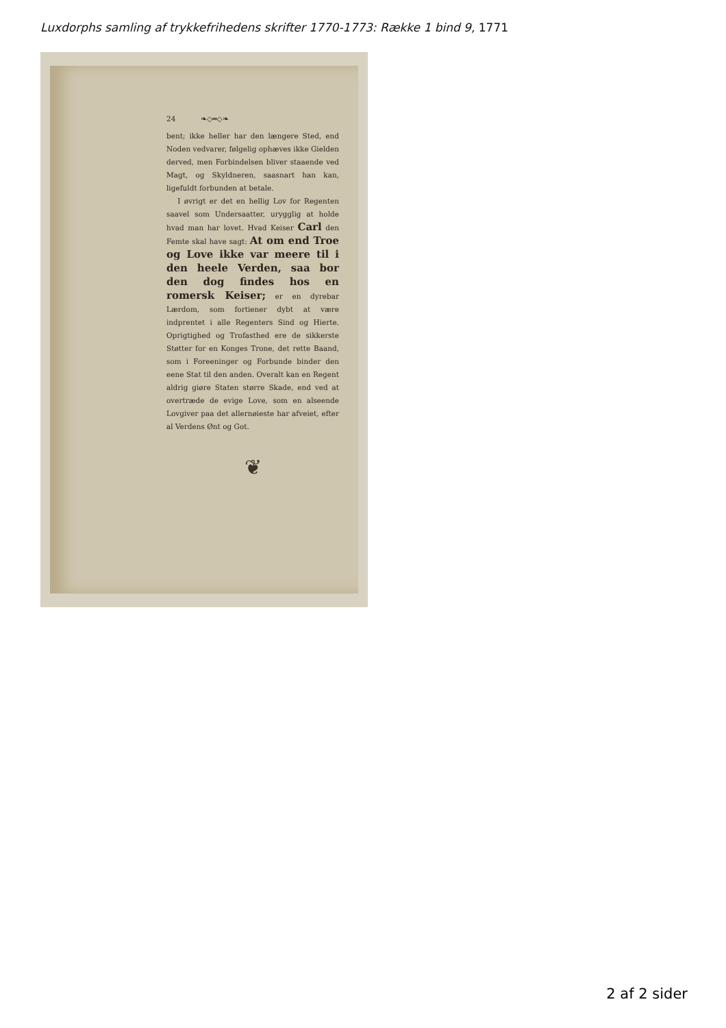Luxdorphs samling af trykkefrihedens skrifter 1770-1773: Række 1 bind 9, 1771
24 ❧◇═◇❧
bent; ikke heller har den længere Sted, end Noden vedvarer, følgelig ophæves ikke Gielden derved, men Forbindelsen bliver staaende ved Magt, og Skyldneren, saasnart han kan, ligefuldt forbunden at betale.
I øvrigt er det en hellig Lov for Regenten saavel som Undersaatter, urygglig at holde hvad man har lovet. Hvad Keiser Carl den Femte skal have sagt: At om end Troe og Love ikke var meere til i den heele Verden, saa bor den dog findes hos en romersk Keiser; er en dyrebar Lærdom, som fortiener dybt at være indprentet i alle Regenters Sind og Hierte. Oprigtighed og Trofasthed ere de sikkerste Støtter for en Konges Trone, det rette Baand, som i Foreeninger og Forbunde binder den eene Stat til den anden. Overalt kan en Regent aldrig giøre Staten større Skade, end ved at overtræde de evige Love, som en alseende Lovgiver paa det allernøieste har afveiet, efter al Verdens Ønt og Got.
❦
2 af 2 sider